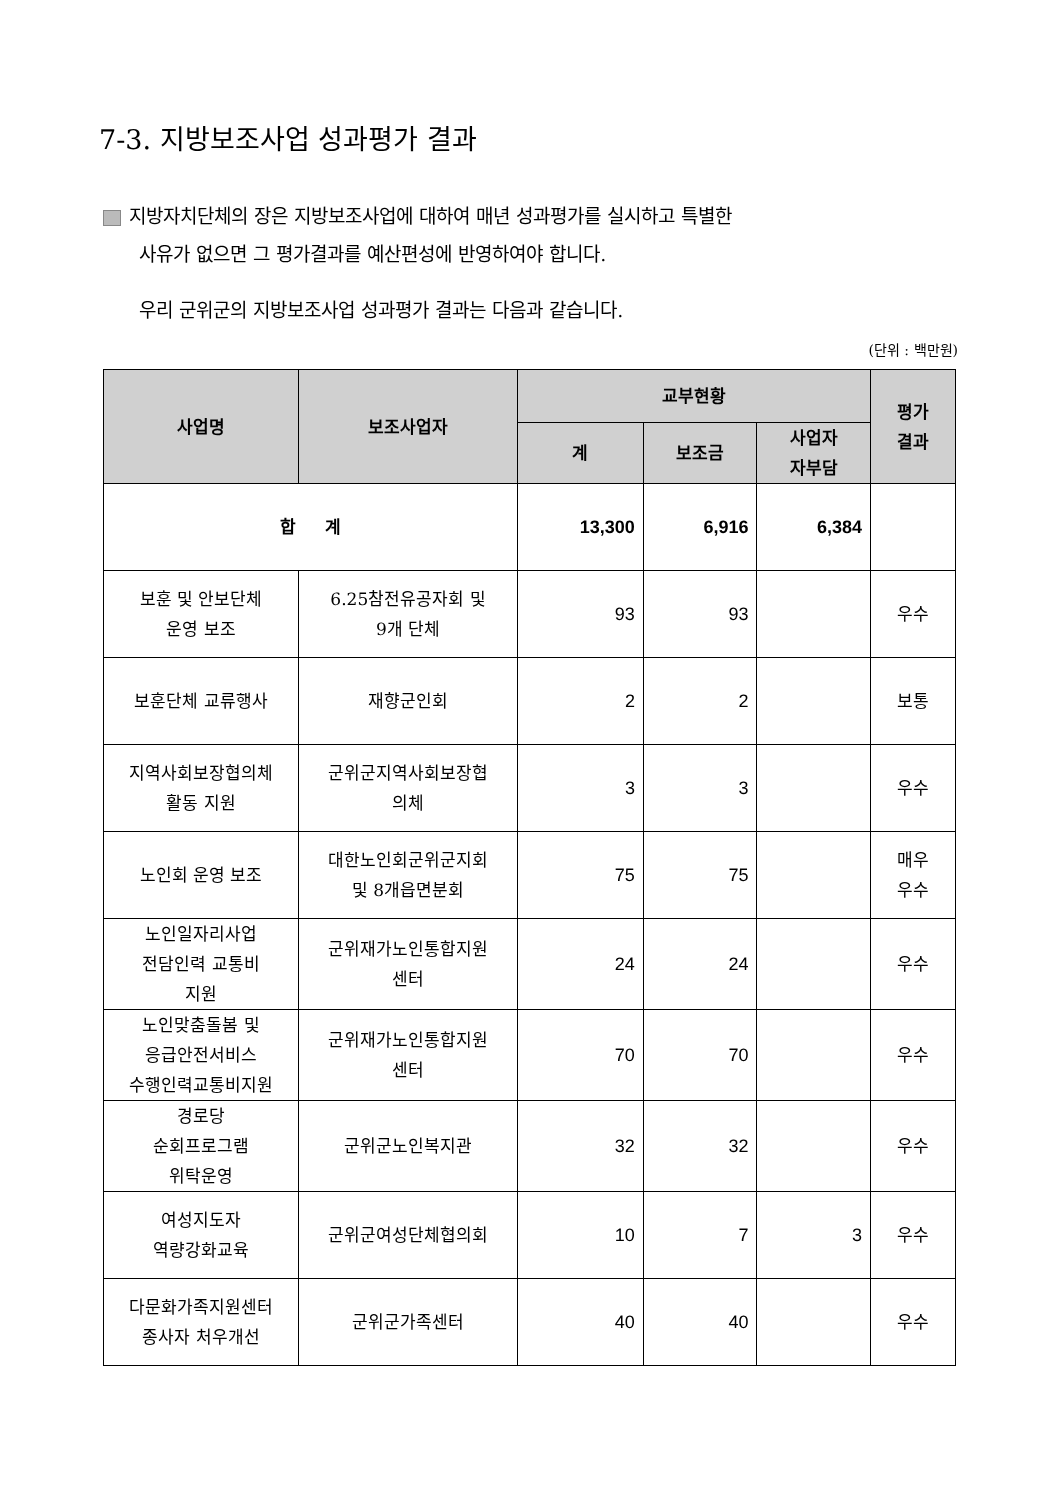7-3. 지방보조사업 성과평가 결과
지방자치단체의 장은 지방보조사업에 대하여 매년 성과평가를 실시하고 특별한
사유가 없으면 그 평가결과를 예산편성에 반영하여야 합니다.
우리 군위군의 지방보조사업 성과평가 결과는 다음과 같습니다.
(단위 : 백만원)
| 사업명 | 보조사업자 | 교부현황 | | | 평가 결과 |
| --- | --- | --- | --- | --- | --- |
| | | 계 | 보조금 | 사업자 자부담 | |
| 합 계 | | 13,300 | 6,916 | 6,384 | |
| 보훈 및 안보단체 운영 보조 | 6.25참전유공자회 및 9개 단체 | 93 | 93 | | 우수 |
| 보훈단체 교류행사 | 재향군인회 | 2 | 2 | | 보통 |
| 지역사회보장협의체 활동 지원 | 군위군지역사회보장협 의체 | 3 | 3 | | 우수 |
| 노인회 운영 보조 | 대한노인회군위군지회 및 8개읍면분회 | 75 | 75 | | 매우 우수 |
| 노인일자리사업 전담인력 교통비 지원 | 군위재가노인통합지원 센터 | 24 | 24 | | 우수 |
| 노인맞춤돌봄 및 응급안전서비스 수행인력교통비지원 | 군위재가노인통합지원 센터 | 70 | 70 | | 우수 |
| 경로당 순회프로그램 위탁운영 | 군위군노인복지관 | 32 | 32 | | 우수 |
| 여성지도자 역량강화교육 | 군위군여성단체협의회 | 10 | 7 | 3 | 우수 |
| 다문화가족지원센터 종사자 처우개선 | 군위군가족센터 | 40 | 40 | | 우수 |